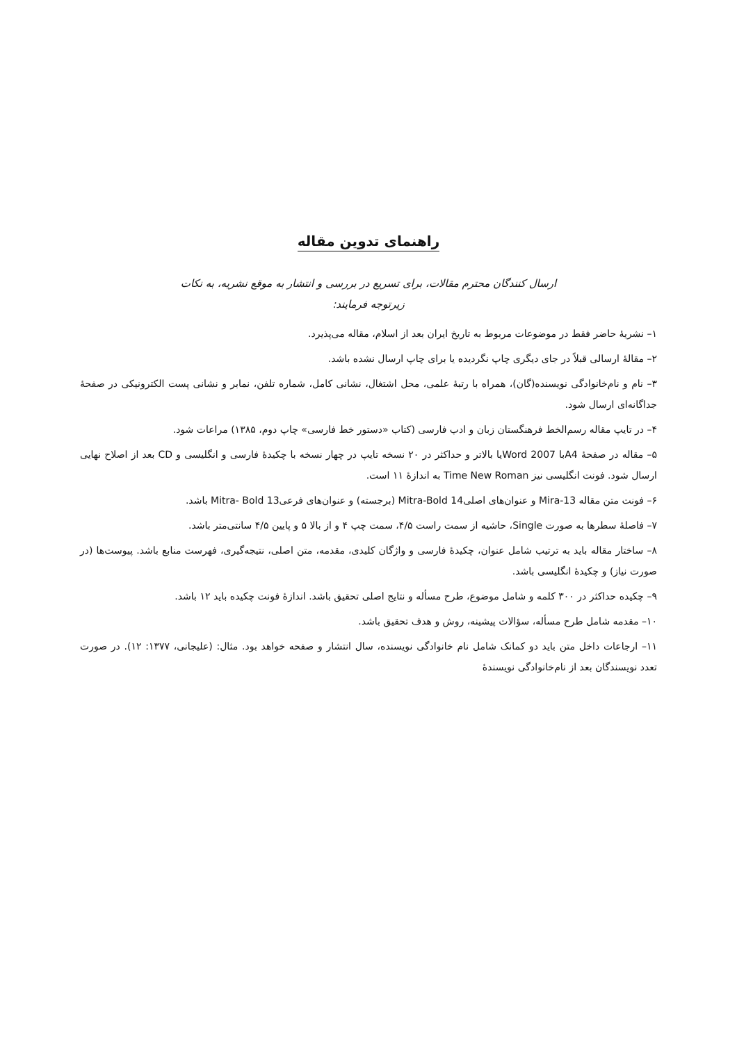راهنمای تدوین مقاله
ارسال کنندگان محترم مقالات، برای تسریع در بررسی و انتشار به موقع نشریه، به نکات
زیرتوجه فرمایند:
۱– نشریهٔ حاضر فقط در موضوعات مربوط به تاریخ ایران بعد از اسلام، مقاله می‌پذیرد.
۲– مقالهٔ ارسالی قبلاً در جای دیگری چاپ نگردیده یا برای چاپ ارسال نشده باشد.
۳– نام و نام‌خانوادگی نویسنده(گان)، همراه با رتبهٔ علمی، محل اشتغال، نشانی کامل، شماره تلفن، نمابر و نشانی پست الکترونیکی در صفحهٔ جداگانه‌ای ارسال شود.
۴– در تایپ مقاله رسم‌الخط فرهنگستان زبان و ادب فارسی (کتاب «دستور خط فارسی» چاپ دوم، ۱۳۸۵) مراعات شود.
۵– مقاله در صفحهٔ A4با Word 2007یا بالاتر و حداکثر در ۲۰ نسخه تایپ در چهار نسخه با چکیدهٔ فارسی و انگلیسی و CD بعد از اصلاح نهایی ارسال شود. فونت انگلیسی نیز Time New Roman به اندازهٔ ۱۱ است.
۶– فونت متن مقاله Mira-13 و عنوان‌های اصلیMitra-Bold 14 (برجسته) و عنوان‌های فرعیMitra- Bold 13 باشد.
۷– فاصلهٔ سطرها به صورت Single، حاشیه از سمت راست ۴/۵، سمت چپ ۴ و از بالا ۵ و پایین ۴/۵ سانتی‌متر باشد.
۸– ساختار مقاله باید به ترتیب شامل عنوان، چکیدهٔ فارسی و واژگان کلیدی، مقدمه، متن اصلی، نتیجه‌گیری، فهرست منابع باشد. پیوست‌ها (در صورت نیاز) و چکیدهٔ انگلیسی باشد.
۹– چکیده حداکثر در ۳۰۰ کلمه و شامل موضوع، طرح مسأله و نتایج اصلی تحقیق باشد. اندازهٔ فونت چکیده باید ۱۲ باشد.
۱۰– مقدمه شامل طرح مسأله، سؤالات پیشینه، روش و هدف تحقیق باشد.
۱۱– ارجاعات داخل متن باید دو کمانک شامل نام خانوادگی نویسنده، سال انتشار و صفحه خواهد بود. مثال: (علیجانی، ۱۳۷۷: ۱۲). در صورت تعدد نویسندگان بعد از نام‌خانوادگی نویسندهٔ